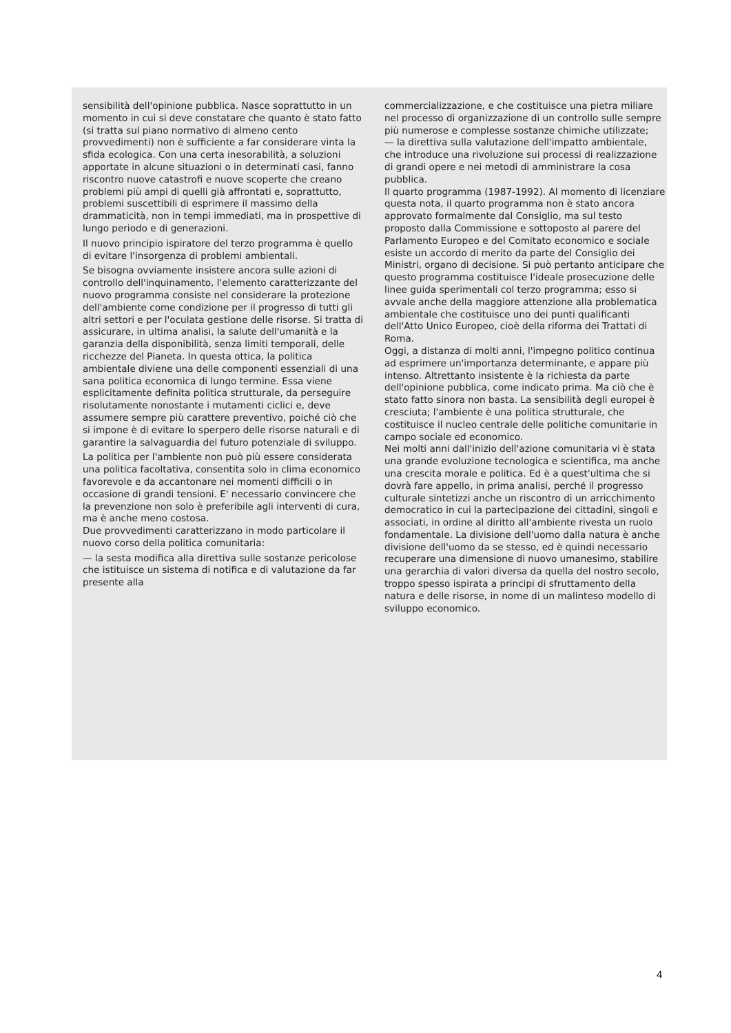sensibilità dell'opinione pubblica. Nasce soprattutto in un momento in cui si deve constatare che quanto è stato fatto (si tratta sul piano normativo di almeno cento provvedimenti) non è sufficiente a far considerare vinta la sfida ecologica. Con una certa inesorabilità, a soluzioni apportate in alcune situazioni o in determinati casi, fanno riscontro nuove catastrofi e nuove scoperte che creano problemi più ampi di quelli già affrontati e, soprattutto, problemi suscettibili di esprimere il massimo della drammaticità, non in tempi immediati, ma in prospettive di lungo periodo e di generazioni.
Il nuovo principio ispiratore del terzo programma è quello di evitare l'insorgenza di problemi ambientali.
Se bisogna ovviamente insistere ancora sulle azioni di controllo dell'inquinamento, l'elemento caratterizzante del nuovo programma consiste nel considerare la protezione dell'ambiente come condizione per il progresso di tutti gli altri settori e per l'oculata gestione delle risorse. Si tratta di assicurare, in ultima analisi, la salute dell'umanità e la garanzia della disponibilità, senza limiti temporali, delle ricchezze del Pianeta. In questa ottica, la politica ambientale diviene una delle componenti essenziali di una sana politica economica di lungo termine. Essa viene esplicitamente definita politica strutturale, da perseguire risolutamente nonostante i mutamenti ciclici e, deve assumere sempre più carattere preventivo, poiché ciò che si impone è di evitare lo sperpero delle risorse naturali e di garantire la salvaguardia del futuro potenziale di sviluppo.
La politica per l'ambiente non può più essere considerata una politica facoltativa, consentita solo in clima economico favorevole e da accantonare nei momenti difficili o in occasione di grandi tensioni. E' necessario convincere che la prevenzione non solo è preferibile agli interventi di cura, ma è anche meno costosa.
Due provvedimenti caratterizzano in modo particolare il nuovo corso della politica comunitaria:
— la sesta modifica alla direttiva sulle sostanze pericolose che istituisce un sistema di notifica e di valutazione da far presente alla
commercializzazione, e che costituisce una pietra miliare nel processo di organizzazione di un controllo sulle sempre più numerose e complesse sostanze chimiche utilizzate;
— la direttiva sulla valutazione dell'impatto ambientale, che introduce una rivoluzione sui processi di realizzazione di grandi opere e nei metodi di amministrare la cosa pubblica.
Il quarto programma (1987-1992). Al momento di licenziare questa nota, il quarto programma non è stato ancora approvato formalmente dal Consiglio, ma sul testo proposto dalla Commissione e sottoposto al parere del Parlamento Europeo e del Comitato economico e sociale esiste un accordo di merito da parte del Consiglio dei Ministri, organo di decisione. Si può pertanto anticipare che questo programma costituisce l'ideale prosecuzione delle linee guida sperimentali col terzo programma; esso si avvale anche della maggiore attenzione alla problematica ambientale che costituisce uno dei punti qualificanti dell'Atto Unico Europeo, cioè della riforma dei Trattati di Roma.
Oggi, a distanza di molti anni, l'impegno politico continua ad esprimere un'importanza determinante, e appare più intenso. Altrettanto insistente è la richiesta da parte dell'opinione pubblica, come indicato prima. Ma ciò che è stato fatto sinora non basta. La sensibilità degli europei è cresciuta; l'ambiente è una politica strutturale, che costituisce il nucleo centrale delle politiche comunitarie in campo sociale ed economico.
Nei molti anni dall'inizio dell'azione comunitaria vi è stata una grande evoluzione tecnologica e scientifica, ma anche una crescita morale e politica. Ed è a quest'ultima che si dovrà fare appello, in prima analisi, perché il progresso culturale sintetizzi anche un riscontro di un arricchimento democratico in cui la partecipazione dei cittadini, singoli e associati, in ordine al diritto all'ambiente rivesta un ruolo fondamentale. La divisione dell'uomo dalla natura è anche divisione dell'uomo da se stesso, ed è quindi necessario recuperare una dimensione di nuovo umanesimo, stabilire una gerarchia di valori diversa da quella del nostro secolo, troppo spesso ispirata a principi di sfruttamento della natura e delle risorse, in nome di un malinteso modello di sviluppo economico.
4